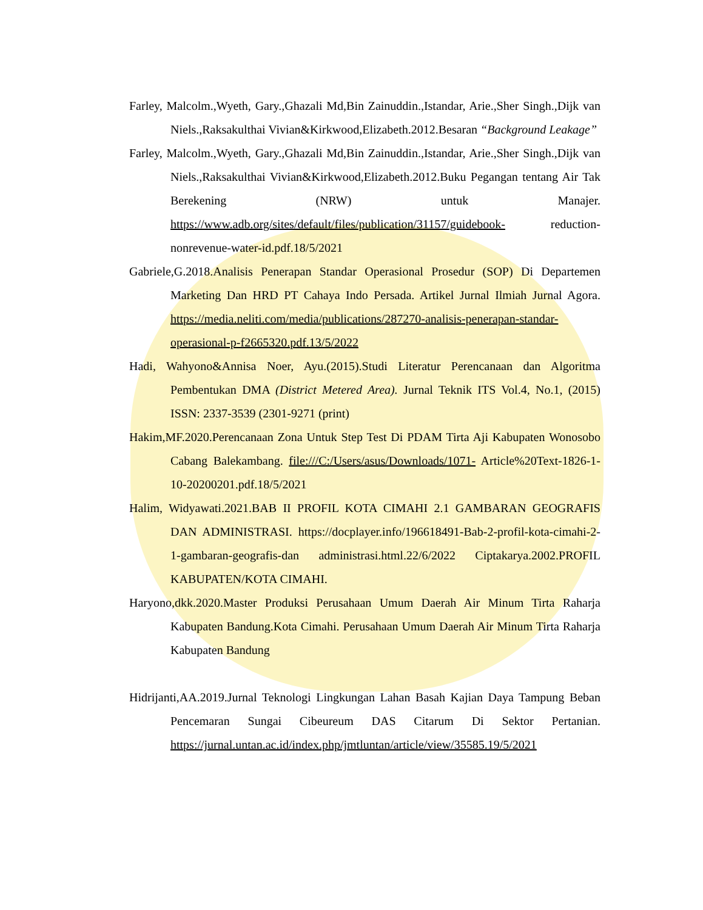Farley, Malcolm.,Wyeth, Gary.,Ghazali Md,Bin Zainuddin.,Istandar, Arie.,Sher Singh.,Dijk van Niels.,Raksakulthai Vivian&Kirkwood,Elizabeth.2012.Besaran “Background Leakage”
Farley, Malcolm.,Wyeth, Gary.,Ghazali Md,Bin Zainuddin.,Istandar, Arie.,Sher Singh.,Dijk van Niels.,Raksakulthai Vivian&Kirkwood,Elizabeth.2012.Buku Pegangan tentang Air Tak Berekening (NRW) untuk Manajer. https://www.adb.org/sites/default/files/publication/31157/guidebook- reduction-nonrevenue-water-id.pdf.18/5/2021
Gabriele,G.2018.Analisis Penerapan Standar Operasional Prosedur (SOP) Di Departemen Marketing Dan HRD PT Cahaya Indo Persada. Artikel Jurnal Ilmiah Jurnal Agora. https://media.neliti.com/media/publications/287270-analisis-penerapan-standar-operasional-p-f2665320.pdf.13/5/2022
Hadi, Wahyono&Annisa Noer, Ayu.(2015).Studi Literatur Perencanaan dan Algoritma Pembentukan DMA (District Metered Area). Jurnal Teknik ITS Vol.4, No.1, (2015) ISSN: 2337-3539 (2301-9271 (print)
Hakim,MF.2020.Perencanaan Zona Untuk Step Test Di PDAM Tirta Aji Kabupaten Wonosobo Cabang Balekambang. file:///C:/Users/asus/Downloads/1071- Article%20Text-1826-1-10-20200201.pdf.18/5/2021
Halim, Widyawati.2021.BAB II PROFIL KOTA CIMAHI 2.1 GAMBARAN GEOGRAFIS DAN ADMINISTRASI. https://docplayer.info/196618491-Bab-2-profil-kota-cimahi-2-1-gambaran-geografis-dan administrasi.html.22/6/2022 Ciptakarya.2002.PROFIL KABUPATEN/KOTA CIMAHI.
Haryono,dkk.2020.Master Produksi Perusahaan Umum Daerah Air Minum Tirta Raharja Kabupaten Bandung.Kota Cimahi. Perusahaan Umum Daerah Air Minum Tirta Raharja Kabupaten Bandung
Hidrijanti,AA.2019.Jurnal Teknologi Lingkungan Lahan Basah Kajian Daya Tampung Beban Pencemaran Sungai Cibeureum DAS Citarum Di Sektor Pertanian. https://jurnal.untan.ac.id/index.php/jmtluntan/article/view/35585.19/5/2021